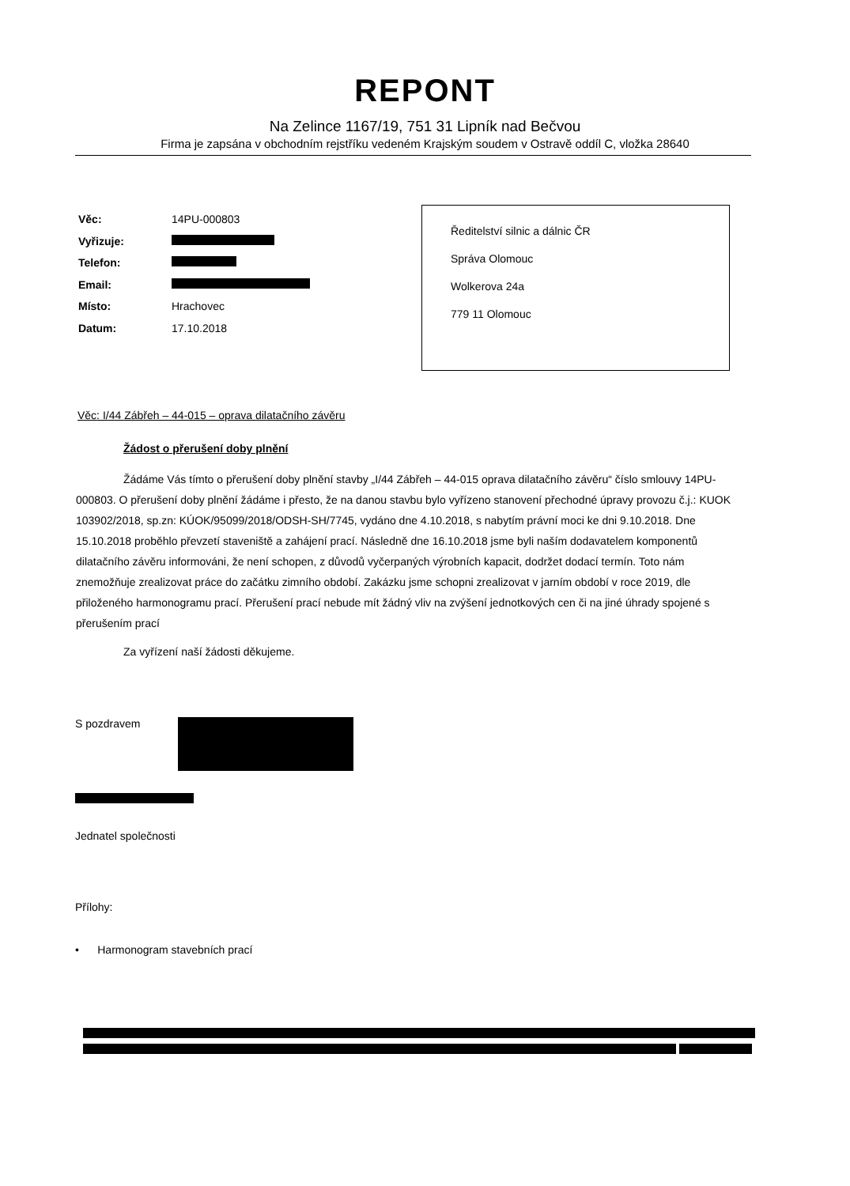REPONT
Na Zelince 1167/19, 751 31 Lipník nad Bečvou
Firma je zapsána v obchodním rejstříku vedeném Krajským soudem v Ostravě oddíl C, vložka 28640
Věc: 14PU-000803
Vyřizuje:
Telefon:
Email:
Místo: Hrachovec
Datum: 17.10.2018
Ředitelství silnic a dálnic ČR
Správa Olomouc
Wolkerova 24a
779 11 Olomouc
Věc: I/44 Zábřeh – 44-015 – oprava dilatačního závěru
Žádost o přerušení doby plnění
Žádáme Vás tímto o přerušení doby plnění stavby „I/44 Zábřeh – 44-015 oprava dilatačního závěru“ číslo smlouvy 14PU-000803. O přerušení doby plnění žádáme i přesto, že na danou stavbu bylo vyřízeno stanovení přechodné úpravy provozu č.j.: KUOK 103902/2018, sp.zn: KÚOK/95099/2018/ODSH-SH/7745, vydáno dne 4.10.2018, s nabytím právní moci ke dni 9.10.2018. Dne 15.10.2018 proběhlo převzetí staveniště a zahájení prací. Následně dne 16.10.2018 jsme byli naším dodavatelem komponentů dilatačního závěru informováni, že není schopen, z důvodů vyčerpaných výrobních kapacit, dodržet dodací termín. Toto nám znemožňuje zrealizovat práce do začátku zimního období. Zakázku jsme schopni zrealizovat v jarním období v roce 2019, dle přiloženého harmonogramu prací. Přerušení prací nebude mít žádný vliv na zvýšení jednotkových cen či na jiné úhrady spojené s přerušením prací
Za vyřízení naší žádosti děkujeme.
S pozdravem
Jednatel společnosti
Přílohy:
• Harmonogram stavebních prací